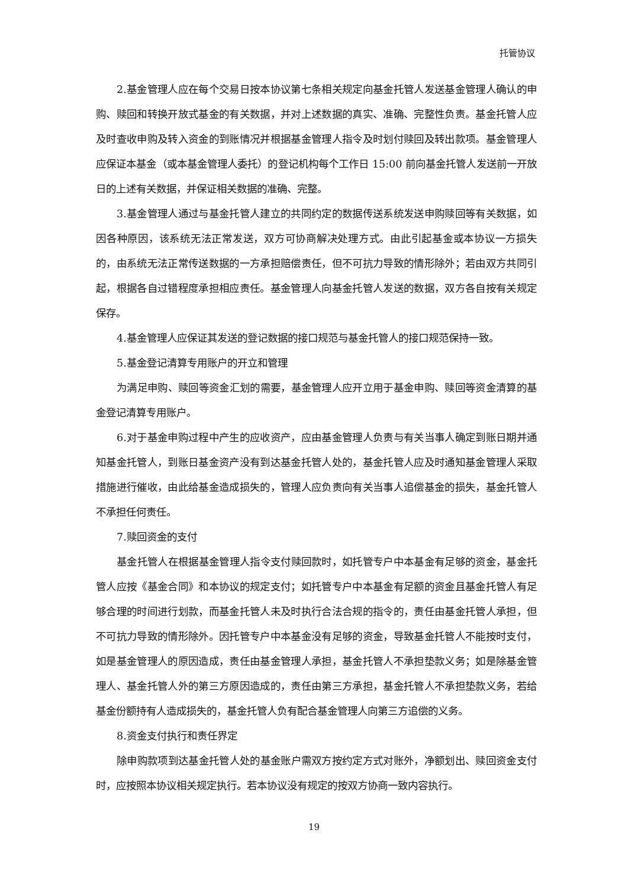托管协议
2.基金管理人应在每个交易日按本协议第七条相关规定向基金托管人发送基金管理人确认的申购、赎回和转换开放式基金的有关数据，并对上述数据的真实、准确、完整性负责。基金托管人应及时查收申购及转入资金的到账情况并根据基金管理人指令及时划付赎回及转出款项。基金管理人应保证本基金（或本基金管理人委托）的登记机构每个工作日 15:00 前向基金托管人发送前一开放日的上述有关数据，并保证相关数据的准确、完整。
3.基金管理人通过与基金托管人建立的共同约定的数据传送系统发送申购赎回等有关数据，如因各种原因，该系统无法正常发送，双方可协商解决处理方式。由此引起基金或本协议一方损失的，由系统无法正常传送数据的一方承担赔偿责任，但不可抗力导致的情形除外；若由双方共同引起，根据各自过错程度承担相应责任。基金管理人向基金托管人发送的数据，双方各自按有关规定保存。
4.基金管理人应保证其发送的登记数据的接口规范与基金托管人的接口规范保持一致。
5.基金登记清算专用账户的开立和管理
为满足申购、赎回等资金汇划的需要，基金管理人应开立用于基金申购、赎回等资金清算的基金登记清算专用账户。
6.对于基金申购过程中产生的应收资产，应由基金管理人负责与有关当事人确定到账日期并通知基金托管人，到账日基金资产没有到达基金托管人处的，基金托管人应及时通知基金管理人采取措施进行催收，由此给基金造成损失的，管理人应负责向有关当事人追偿基金的损失，基金托管人不承担任何责任。
7.赎回资金的支付
基金托管人在根据基金管理人指令支付赎回款时，如托管专户中本基金有足够的资金，基金托管人应按《基金合同》和本协议的规定支付；如托管专户中本基金有足额的资金且基金托管人有足够合理的时间进行划款，而基金托管人未及时执行合法合规的指令的，责任由基金托管人承担，但不可抗力导致的情形除外。因托管专户中本基金没有足够的资金，导致基金托管人不能按时支付，如是基金管理人的原因造成，责任由基金管理人承担，基金托管人不承担垫款义务；如是除基金管理人、基金托管人外的第三方原因造成的，责任由第三方承担，基金托管人不承担垫款义务，若给基金份额持有人造成损失的，基金托管人负有配合基金管理人向第三方追偿的义务。
8.资金支付执行和责任界定
除申购款项到达基金托管人处的基金账户需双方按约定方式对账外，净额划出、赎回资金支付时，应按照本协议相关规定执行。若本协议没有规定的按双方协商一致内容执行。
19